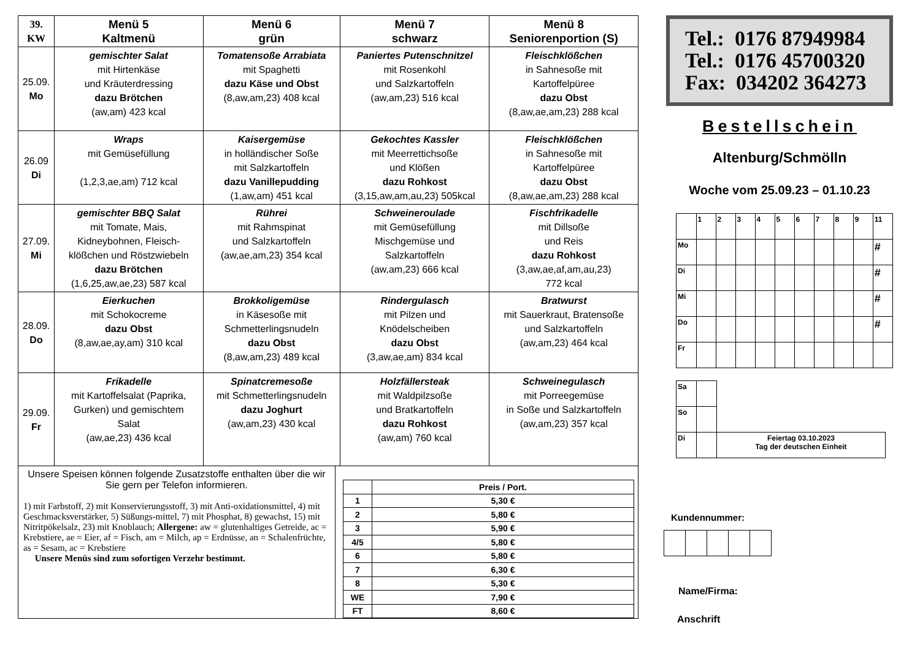| 39. KW | Menü 5 Kaltmenü | Menü 6 grün | Menü 7 schwarz | Menü 8 Seniorenportion (S) |
| --- | --- | --- | --- | --- |
| 25.09. Mo | gemischter Salat mit Hirtenkäse und Kräuterdressing dazu Brötchen (aw,am) 423 kcal | Tomatensoße Arrabiata mit Spaghetti dazu Käse und Obst (8,aw,am,23) 408 kcal | Paniertes Putenschnitzel mit Rosenkohl und Salzkartoffeln (aw,am,23) 516 kcal | Fleischklößchen in Sahnesoße mit Kartoffelpüree dazu Obst (8,aw,ae,am,23) 288 kcal |
| 26.09 Di | Wraps mit Gemüsefüllung (1,2,3,ae,am) 712 kcal | Kaisergemüse in holländischer Soße mit Salzkartoffeln dazu Vanillepudding (1,aw,am) 451 kcal | Gekochtes Kassler mit Meerrettichsoße und Klößen dazu Rohkost (3,15,aw,am,au,23) 505kcal | Fleischklößchen in Sahnesoße mit Kartoffelpüree dazu Obst (8,aw,ae,am,23) 288 kcal |
| 27.09. Mi | gemischter BBQ Salat mit Tomate, Mais, Kidneybohnen, Fleisch- klößchen und Röstzwiebeln dazu Brötchen (1,6,25,aw,ae,23) 587 kcal | Rührei mit Rahmspinat und Salzkartoffeln (aw,ae,am,23) 354 kcal | Schweineroulade mit Gemüsefüllung Mischgemüse und Salzkartoffeln (aw,am,23) 666 kcal | Fischfrikadelle mit Dillsoße und Reis dazu Rohkost (3,aw,ae,af,am,au,23) 772 kcal |
| 28.09. Do | Eierkuchen mit Schokocreme dazu Obst (8,aw,ae,ay,am) 310 kcal | Brokkoligemüse in Käsesoße mit Schmetterlingsnudeln dazu Obst (8,aw,am,23) 489 kcal | Rindergulasch mit Pilzen und Knödelscheiben dazu Obst (3,aw,ae,am) 834 kcal | Bratwurst mit Sauerkraut, Bratensoße und Salzkartoffeln (aw,am,23) 464 kcal |
| 29.09. Fr | Frikadelle mit Kartoffelsalat (Paprika, Gurken) und gemischtem Salat (aw,ae,23) 436 kcal | Spinatcremesoße mit Schmetterlingsnudeln dazu Joghurt (aw,am,23) 430 kcal | Holzfällersteak mit Waldpilzsoße und Bratkartoffeln dazu Rohkost (aw,am) 760 kcal | Schweinegulasch mit Porreegemüse in Soße und Salzkartoffeln (aw,am,23) 357 kcal |
Unsere Speisen können folgende Zusatzstoffe enthalten über die wir Sie gern per Telefon informieren.
1) mit Farbstoff, 2) mit Konservierungsstoff, 3) mit Anti-oxidationsmittel, 4) mit Geschmacksverstärker, 5) Süßungs-mittel, 7) mit Phosphat, 8) gewachst, 15) mit Nitritpökelsalz, 23) mit Knoblauch; Allergene: aw = glutenhaltiges Getreide, ac = Krebstiere, ae = Eier, af = Fisch, am = Milch, ap = Erdnüsse, an = Schalenfrüchte, as = Sesam, ac = Krebstiere
Unsere Menüs sind zum sofortigen Verzehr bestimmt.
| | Preis / Port. |
| 1 | 5,30 € |
| 2 | 5,80 € |
| 3 | 5,90 € |
| 4/5 | 5,80 € |
| 6 | 5,80 € |
| 7 | 6,30 € |
| 8 | 5,30 € |
| WE | 7,90 € |
| FT | 8,60 € |
Tel.: 0176 87949984
Tel.: 0176 45700320
Fax: 034202 364273
Bestellschein
Altenburg/Schmölln
Woche vom 25.09.23 – 01.10.23
| | 1 | 2 | 3 | 4 | 5 | 6 | 7 | 8 | 9 | 11 |
| Mo | | | | | | | | | | # |
| Di | | | | | | | | | | # |
| Mi | | | | | | | | | | # |
| Do | | | | | | | | | | # |
| Fr | | | | | | | | | | |
| Sa | | |
| So | | |
| Di | | Feiertag 03.10.2023 Tag der deutschen Einheit |
Kundennummer:
Name/Firma:
Anschrift